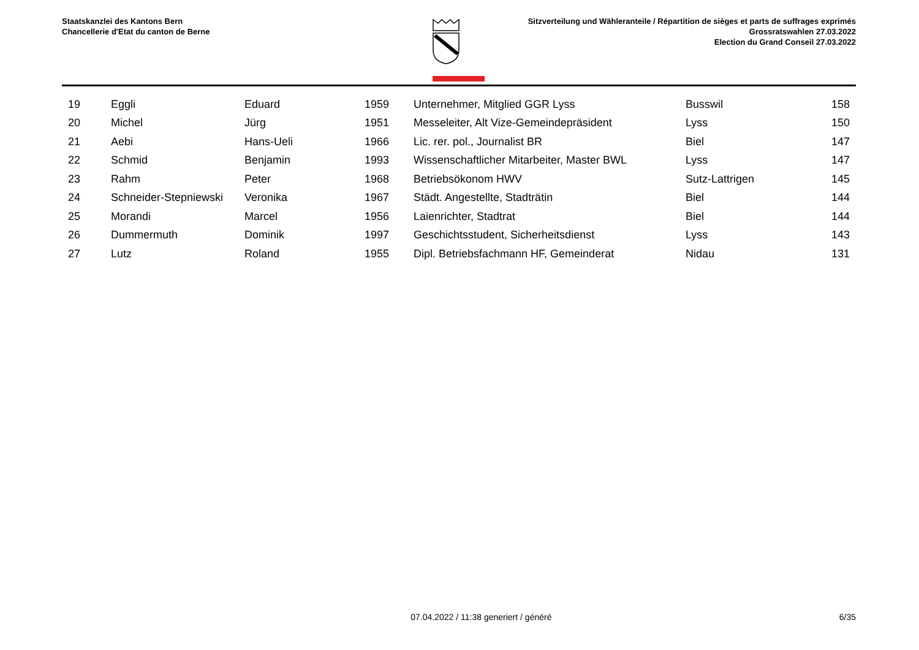Staatskanzlei des Kantons Bern
Chancellerie d'Etat du canton de Berne
Sitzverteilung und Wähleranteile / Répartition de sièges et parts de suffrages exprimés
Grossratswahlen 27.03.2022
Election du Grand Conseil 27.03.2022
| 19 | Eggli | Eduard | 1959 | Unternehmer, Mitglied GGR Lyss | Busswil | 158 |
| 20 | Michel | Jürg | 1951 | Messeleiter, Alt Vize-Gemeindepräsident | Lyss | 150 |
| 21 | Aebi | Hans-Ueli | 1966 | Lic. rer. pol., Journalist BR | Biel | 147 |
| 22 | Schmid | Benjamin | 1993 | Wissenschaftlicher Mitarbeiter, Master BWL | Lyss | 147 |
| 23 | Rahm | Peter | 1968 | Betriebsökonom HWV | Sutz-Lattrigen | 145 |
| 24 | Schneider-Stepniewski | Veronika | 1967 | Städt. Angestellte, Stadträtin | Biel | 144 |
| 25 | Morandi | Marcel | 1956 | Laienrichter, Stadtrat | Biel | 144 |
| 26 | Dummermuth | Dominik | 1997 | Geschichtsstudent, Sicherheitsdienst | Lyss | 143 |
| 27 | Lutz | Roland | 1955 | Dipl. Betriebsfachmann HF, Gemeinderat | Nidau | 131 |
07.04.2022 / 11:38 generiert / généré 6/35